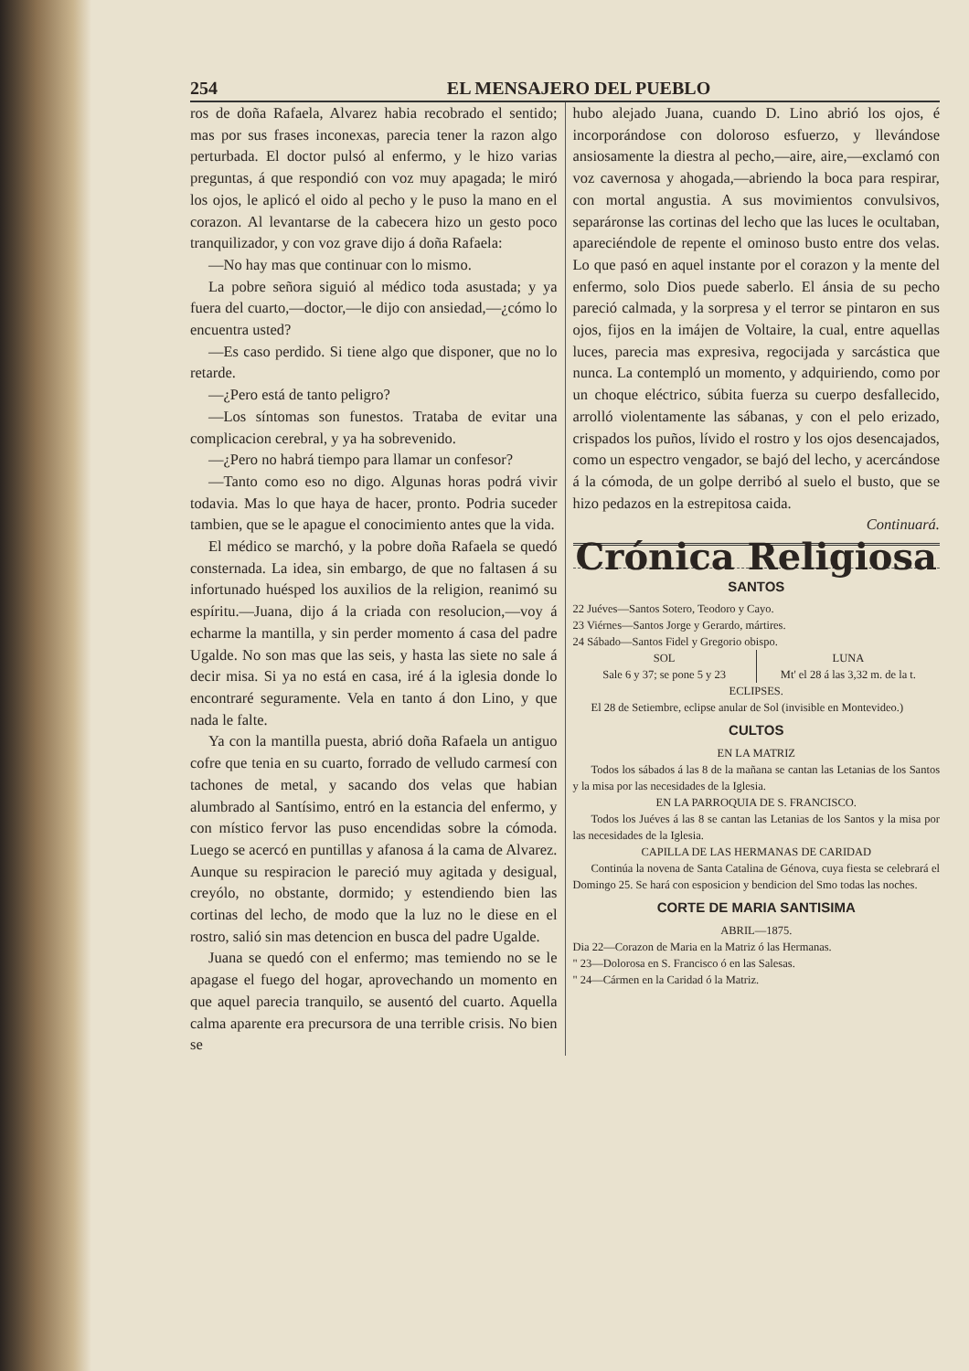254 EL MENSAJERO DEL PUEBLO
ros de doña Rafaela, Alvarez habia recobrado el sentido; mas por sus frases inconexas, parecia tener la razon algo perturbada. El doctor pulsó al enfermo, y le hizo varias preguntas, á que respondió con voz muy apagada; le miró los ojos, le aplicó el oido al pecho y le puso la mano en el corazon. Al levantarse de la cabecera hizo un gesto poco tranquilizador, y con voz grave dijo á doña Rafaela:
—No hay mas que continuar con lo mismo.
La pobre señora siguió al médico toda asustada; y ya fuera del cuarto,—doctor,—le dijo con ansiedad,—¿cómo lo encuentra usted?
—Es caso perdido. Si tiene algo que disponer, que no lo retarde.
—¿Pero está de tanto peligro?
—Los síntomas son funestos. Trataba de evitar una complicacion cerebral, y ya ha sobrevenido.
—¿Pero no habrá tiempo para llamar un confesor?
—Tanto como eso no digo. Algunas horas podrá vivir todavia. Mas lo que haya de hacer, pronto. Podria suceder tambien, que se le apague el conocimiento antes que la vida.
El médico se marchó, y la pobre doña Rafaela se quedó consternada. La idea, sin embargo, de que no faltasen á su infortunado huésped los auxilios de la religion, reanimó su espíritu.—Juana, dijo á la criada con resolucion,—voy á echarme la mantilla, y sin perder momento á casa del padre Ugalde. No son mas que las seis, y hasta las siete no sale á decir misa. Si ya no está en casa, iré á la iglesia donde lo encontraré seguramente. Vela en tanto á don Lino, y que nada le falte.
Ya con la mantilla puesta, abrió doña Rafaela un antiguo cofre que tenia en su cuarto, forrado de velludo carmesí con tachones de metal, y sacando dos velas que habian alumbrado al Santísimo, entró en la estancia del enfermo, y con místico fervor las puso encendidas sobre la cómoda. Luego se acercó en puntillas y afanosa á la cama de Alvarez. Aunque su respiracion le pareció muy agitada y desigual, creyólo, no obstante, dormido; y estendiendo bien las cortinas del lecho, de modo que la luz no le diese en el rostro, salió sin mas detencion en busca del padre Ugalde.
Juana se quedó con el enfermo; mas temiendo no se le apagase el fuego del hogar, aprovechando un momento en que aquel parecia tranquilo, se ausentó del cuarto. Aquella calma aparente era precursora de una terrible crisis. No bien se
hubo alejado Juana, cuando D. Lino abrió los ojos, é incorporándose con doloroso esfuerzo, y llevándose ansiosamente la diestra al pecho,—aire, aire,—exclamó con voz cavernosa y ahogada,—abriendo la boca para respirar, con mortal angustia. A sus movimientos convulsivos, separáronse las cortinas del lecho que las luces le ocultaban, apareciéndole de repente el ominoso busto entre dos velas. Lo que pasó en aquel instante por el corazon y la mente del enfermo, solo Dios puede saberlo. El ánsia de su pecho pareció calmada, y la sorpresa y el terror se pintaron en sus ojos, fijos en la imájen de Voltaire, la cual, entre aquellas luces, parecia mas expresiva, regocijada y sarcástica que nunca. La contempló un momento, y adquiriendo, como por un choque eléctrico, súbita fuerza su cuerpo desfallecido, arrolló violentamente las sábanas, y con el pelo erizado, crispados los puños, lívido el rostro y los ojos desencajados, como un espectro vengador, se bajó del lecho, y acercándose á la cómoda, de un golpe derribó al suelo el busto, que se hizo pedazos en la estrepitosa caida.
Continuará.
Crónica Religiosa
SANTOS
22 Juéves—Santos Sotero, Teodoro y Cayo.
23 Viérnes—Santos Jorge y Gerardo, mártires.
24 Sábado—Santos Fidel y Gregorio obispo.
SOL
Sale 6 y 37; se pone 5 y 23
LUNA
Mt' el 28 á las 3,32 m. de la t.
ECLIPSES.
El 28 de Setiembre, eclipse anular de Sol (invisible en Montevideo.)
CULTOS
EN LA MATRIZ
Todos los sábados á las 8 de la mañana se cantan las Letanias de los Santos y la misa por las necesidades de la Iglesia.
EN LA PARROQUIA DE S. FRANCISCO.
Todos los Juéves á las 8 se cantan las Letanias de los Santos y la misa por las necesidades de la Iglesia.
CAPILLA DE LAS HERMANAS DE CARIDAD
Continúa la novena de Santa Catalina de Génova, cuya fiesta se celebrará el Domingo 25. Se hará con esposicion y bendicion del Smo todas las noches.
CORTE DE MARIA SANTISIMA
ABRIL—1875.
Dia 22—Corazon de Maria en la Matriz ó las Hermanas.
" 23—Dolorosa en S. Francisco ó en las Salesas.
" 24—Cármen en la Caridad ó la Matriz.